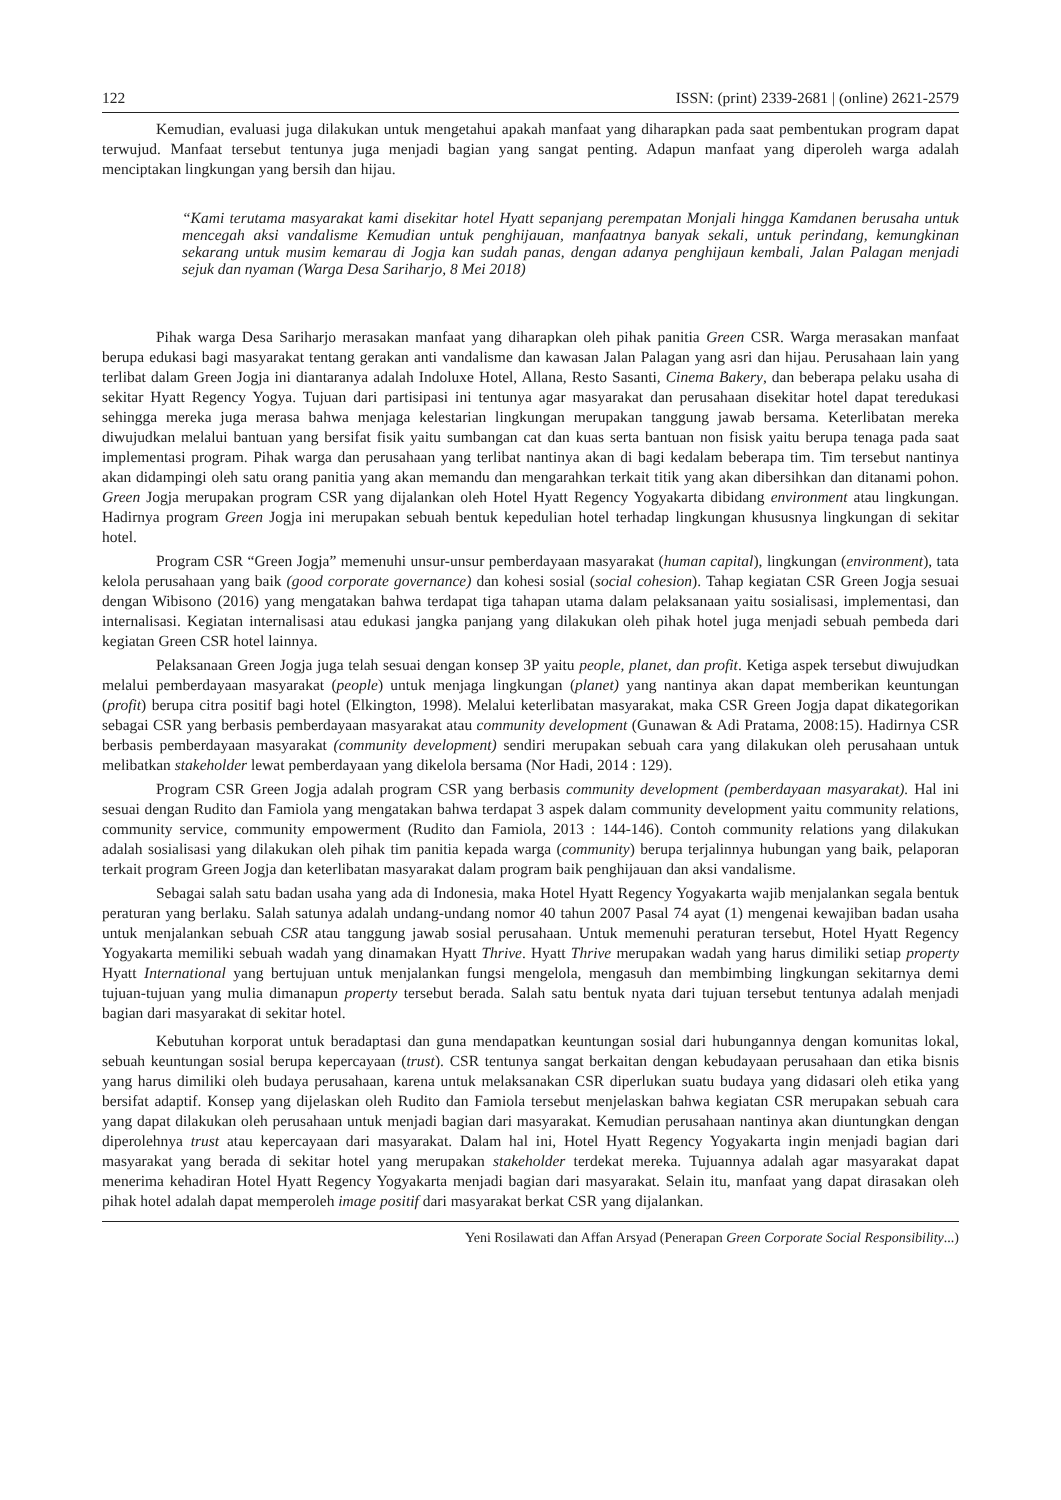122 ISSN: (print) 2339-2681 | (online) 2621-2579
Kemudian, evaluasi juga dilakukan untuk mengetahui apakah manfaat yang diharapkan pada saat pembentukan program dapat terwujud. Manfaat tersebut tentunya juga menjadi bagian yang sangat penting. Adapun manfaat yang diperoleh warga adalah menciptakan lingkungan yang bersih dan hijau.
“Kami terutama masyarakat kami disekitar hotel Hyatt sepanjang perempatan Monjali hingga Kamdanen berusaha untuk mencegah aksi vandalisme Kemudian untuk penghijauan, manfaatnya banyak sekali, untuk perindang, kemungkinan sekarang untuk musim kemarau di Jogja kan sudah panas, dengan adanya penghijaun kembali, Jalan Palagan menjadi sejuk dan nyaman (Warga Desa Sariharjo, 8 Mei 2018)
Pihak warga Desa Sariharjo merasakan manfaat yang diharapkan oleh pihak panitia Green CSR. Warga merasakan manfaat berupa edukasi bagi masyarakat tentang gerakan anti vandalisme dan kawasan Jalan Palagan yang asri dan hijau. Perusahaan lain yang terlibat dalam Green Jogja ini diantaranya adalah Indoluxe Hotel, Allana, Resto Sasanti, Cinema Bakery, dan beberapa pelaku usaha di sekitar Hyatt Regency Yogya. Tujuan dari partisipasi ini tentunya agar masyarakat dan perusahaan disekitar hotel dapat teredukasi sehingga mereka juga merasa bahwa menjaga kelestarian lingkungan merupakan tanggung jawab bersama. Keterlibatan mereka diwujudkan melalui bantuan yang bersifat fisik yaitu sumbangan cat dan kuas serta bantuan non fisisk yaitu berupa tenaga pada saat implementasi program. Pihak warga dan perusahaan yang terlibat nantinya akan di bagi kedalam beberapa tim. Tim tersebut nantinya akan didampingi oleh satu orang panitia yang akan memandu dan mengarahkan terkait titik yang akan dibersihkan dan ditanami pohon. Green Jogja merupakan program CSR yang dijalankan oleh Hotel Hyatt Regency Yogyakarta dibidang environment atau lingkungan. Hadirnya program Green Jogja ini merupakan sebuah bentuk kepedulian hotel terhadap lingkungan khususnya lingkungan di sekitar hotel.
Program CSR “Green Jogja” memenuhi unsur-unsur pemberdayaan masyarakat (human capital), lingkungan (environment), tata kelola perusahaan yang baik (good corporate governance) dan kohesi sosial (social cohesion). Tahap kegiatan CSR Green Jogja sesuai dengan Wibisono (2016) yang mengatakan bahwa terdapat tiga tahapan utama dalam pelaksanaan yaitu sosialisasi, implementasi, dan internalisasi. Kegiatan internalisasi atau edukasi jangka panjang yang dilakukan oleh pihak hotel juga menjadi sebuah pembeda dari kegiatan Green CSR hotel lainnya.
Pelaksanaan Green Jogja juga telah sesuai dengan konsep 3P yaitu people, planet, dan profit. Ketiga aspek tersebut diwujudkan melalui pemberdayaan masyarakat (people) untuk menjaga lingkungan (planet) yang nantinya akan dapat memberikan keuntungan (profit) berupa citra positif bagi hotel (Elkington, 1998). Melalui keterlibatan masyarakat, maka CSR Green Jogja dapat dikategorikan sebagai CSR yang berbasis pemberdayaan masyarakat atau community development (Gunawan & Adi Pratama, 2008:15). Hadirnya CSR berbasis pemberdayaan masyarakat (community development) sendiri merupakan sebuah cara yang dilakukan oleh perusahaan untuk melibatkan stakeholder lewat pemberdayaan yang dikelola bersama (Nor Hadi, 2014 : 129).
Program CSR Green Jogja adalah program CSR yang berbasis community development (pemberdayaan masyarakat). Hal ini sesuai dengan Rudito dan Famiola yang mengatakan bahwa terdapat 3 aspek dalam community development yaitu community relations, community service, community empowerment (Rudito dan Famiola, 2013 : 144-146). Contoh community relations yang dilakukan adalah sosialisasi yang dilakukan oleh pihak tim panitia kepada warga (community) berupa terjalinnya hubungan yang baik, pelaporan terkait program Green Jogja dan keterlibatan masyarakat dalam program baik penghijauan dan aksi vandalisme.
Sebagai salah satu badan usaha yang ada di Indonesia, maka Hotel Hyatt Regency Yogyakarta wajib menjalankan segala bentuk peraturan yang berlaku. Salah satunya adalah undang-undang nomor 40 tahun 2007 Pasal 74 ayat (1) mengenai kewajiban badan usaha untuk menjalankan sebuah CSR atau tanggung jawab sosial perusahaan. Untuk memenuhi peraturan tersebut, Hotel Hyatt Regency Yogyakarta memiliki sebuah wadah yang dinamakan Hyatt Thrive. Hyatt Thrive merupakan wadah yang harus dimiliki setiap property Hyatt International yang bertujuan untuk menjalankan fungsi mengelola, mengasuh dan membimbing lingkungan sekitarnya demi tujuan-tujuan yang mulia dimanapun property tersebut berada. Salah satu bentuk nyata dari tujuan tersebut tentunya adalah menjadi bagian dari masyarakat di sekitar hotel.
Kebutuhan korporat untuk beradaptasi dan guna mendapatkan keuntungan sosial dari hubungannya dengan komunitas lokal, sebuah keuntungan sosial berupa kepercayaan (trust). CSR tentunya sangat berkaitan dengan kebudayaan perusahaan dan etika bisnis yang harus dimiliki oleh budaya perusahaan, karena untuk melaksanakan CSR diperlukan suatu budaya yang didasari oleh etika yang bersifat adaptif. Konsep yang dijelaskan oleh Rudito dan Famiola tersebut menjelaskan bahwa kegiatan CSR merupakan sebuah cara yang dapat dilakukan oleh perusahaan untuk menjadi bagian dari masyarakat. Kemudian perusahaan nantinya akan diuntungkan dengan diperolehnya trust atau kepercayaan dari masyarakat. Dalam hal ini, Hotel Hyatt Regency Yogyakarta ingin menjadi bagian dari masyarakat yang berada di sekitar hotel yang merupakan stakeholder terdekat mereka. Tujuannya adalah agar masyarakat dapat menerima kehadiran Hotel Hyatt Regency Yogyakarta menjadi bagian dari masyarakat. Selain itu, manfaat yang dapat dirasakan oleh pihak hotel adalah dapat memperoleh image positif dari masyarakat berkat CSR yang dijalankan.
Yeni Rosilawati dan Affan Arsyad (Penerapan Green Corporate Social Responsibility...)